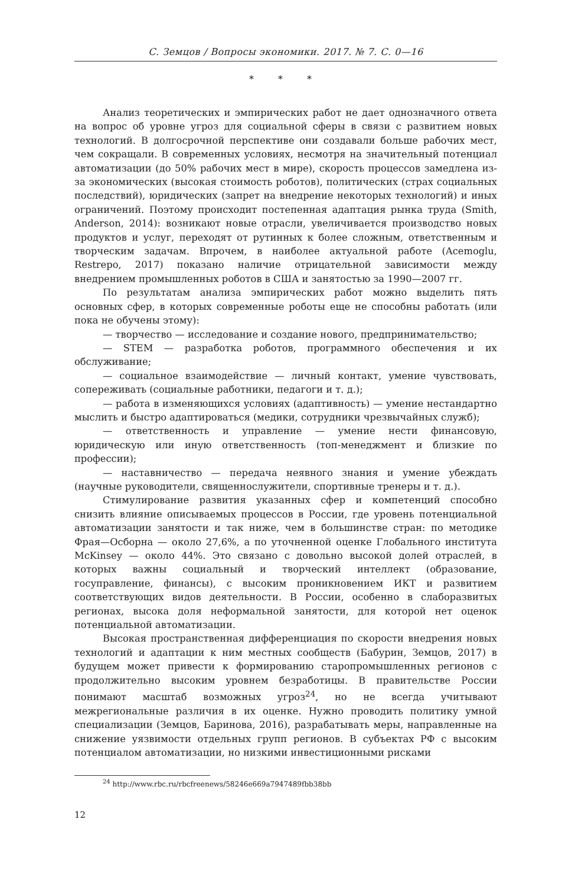С. Земцов / Вопросы экономики. 2017. № 7. С. 0—16
* * *
Анализ теоретических и эмпирических работ не дает однозначного ответа на вопрос об уровне угроз для социальной сферы в связи с развитием новых технологий. В долгосрочной перспективе они создавали больше рабочих мест, чем сокращали. В современных условиях, несмотря на значительный потенциал автоматизации (до 50% рабочих мест в мире), скорость процессов замедлена из-за экономических (высокая стоимость роботов), политических (страх социальных последствий), юридических (запрет на внедрение некоторых технологий) и иных ограничений. Поэтому происходит постепенная адаптация рынка труда (Smith, Anderson, 2014): возникают новые отрасли, увеличивается производство новых продуктов и услуг, переходят от рутинных к более сложным, ответственным и творческим задачам. Впрочем, в наиболее актуальной работе (Acemoglu, Restrepo, 2017) показано наличие отрицательной зависимости между внедрением промышленных роботов в США и занятостью за 1990—2007 гг.
По результатам анализа эмпирических работ можно выделить пять основных сфер, в которых современные роботы еще не способны работать (или пока не обучены этому):
— творчество — исследование и создание нового, предпринимательство;
— STEM — разработка роботов, программного обеспечения и их обслуживание;
— социальное взаимодействие — личный контакт, умение чувствовать, сопереживать (социальные работники, педагоги и т. д.);
— работа в изменяющихся условиях (адаптивность) — умение нестандартно мыслить и быстро адаптироваться (медики, сотрудники чрезвычайных служб);
— ответственность и управление — умение нести финансовую, юридическую или иную ответственность (топ-менеджмент и близкие по профессии);
— наставничество — передача неявного знания и умение убеждать (научные руководители, священнослужители, спортивные тренеры и т. д.).
Стимулирование развития указанных сфер и компетенций способно снизить влияние описываемых процессов в России, где уровень потенциальной автоматизации занятости и так ниже, чем в большинстве стран: по методике Фрая—Осборна — около 27,6%, а по уточненной оценке Глобального института McKinsey — около 44%. Это связано с довольно высокой долей отраслей, в которых важны социальный и творческий интеллект (образование, госуправление, финансы), с высоким проникновением ИКТ и развитием соответствующих видов деятельности. В России, особенно в слаборазвитых регионах, высока доля неформальной занятости, для которой нет оценок потенциальной автоматизации.
Высокая пространственная дифференциация по скорости внедрения новых технологий и адаптации к ним местных сообществ (Бабурин, Земцов, 2017) в будущем может привести к формированию старопромышленных регионов с продолжительно высоким уровнем безработицы. В правительстве России понимают масштаб возможных угроз<sup>24</sup>, но не всегда учитывают межрегиональные различия в их оценке. Нужно проводить политику умной специализации (Земцов, Баринова, 2016), разрабатывать меры, направленные на снижение уязвимости отдельных групп регионов. В субъектах РФ с высоким потенциалом автоматизации, но низкими инвестиционными рисками
<sup>24</sup> http://www.rbc.ru/rbcfreenews/58246e669a7947489fbb38bb
12